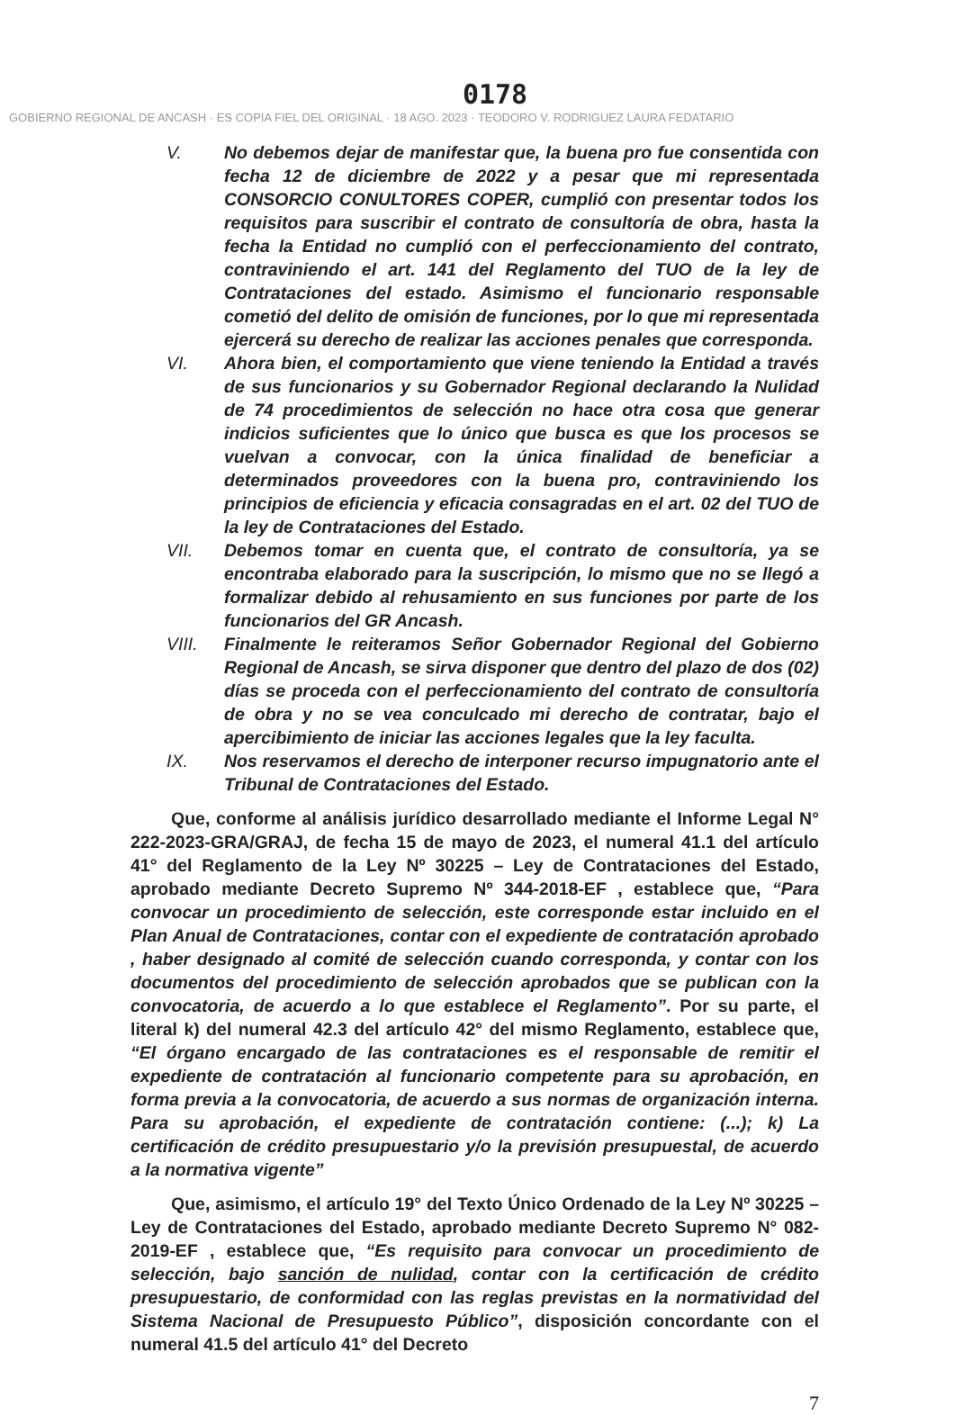0178
GOBIERNO REGIONAL DE ANCASH · ES COPIA FIEL DEL ORIGINAL · 18 AGO. 2023 · TEODORO V. RODRIGUEZ LAURA FEDATARIO
V. No debemos dejar de manifestar que, la buena pro fue consentida con fecha 12 de diciembre de 2022 y a pesar que mi representada CONSORCIO CONULTORES COPER, cumplió con presentar todos los requisitos para suscribir el contrato de consultoría de obra, hasta la fecha la Entidad no cumplió con el perfeccionamiento del contrato, contraviniendo el art. 141 del Reglamento del TUO de la ley de Contrataciones del estado. Asimismo el funcionario responsable cometió del delito de omisión de funciones, por lo que mi representada ejercerá su derecho de realizar las acciones penales que corresponda.
VI. Ahora bien, el comportamiento que viene teniendo la Entidad a través de sus funcionarios y su Gobernador Regional declarando la Nulidad de 74 procedimientos de selección no hace otra cosa que generar indicios suficientes que lo único que busca es que los procesos se vuelvan a convocar, con la única finalidad de beneficiar a determinados proveedores con la buena pro, contraviniendo los principios de eficiencia y eficacia consagradas en el art. 02 del TUO de la ley de Contrataciones del Estado.
VII. Debemos tomar en cuenta que, el contrato de consultoría, ya se encontraba elaborado para la suscripción, lo mismo que no se llegó a formalizar debido al rehusamiento en sus funciones por parte de los funcionarios del GR Ancash.
VIII. Finalmente le reiteramos Señor Gobernador Regional del Gobierno Regional de Ancash, se sirva disponer que dentro del plazo de dos (02) días se proceda con el perfeccionamiento del contrato de consultoría de obra y no se vea conculcado mi derecho de contratar, bajo el apercibimiento de iniciar las acciones legales que la ley faculta.
IX. Nos reservamos el derecho de interponer recurso impugnatorio ante el Tribunal de Contrataciones del Estado.
Que, conforme al análisis jurídico desarrollado mediante el Informe Legal N° 222-2023-GRA/GRAJ, de fecha 15 de mayo de 2023, el numeral 41.1 del artículo 41° del Reglamento de la Ley Nº 30225 – Ley de Contrataciones del Estado, aprobado mediante Decreto Supremo Nº 344-2018-EF , establece que, “Para convocar un procedimiento de selección, este corresponde estar incluido en el Plan Anual de Contrataciones, contar con el expediente de contratación aprobado , haber designado al comité de selección cuando corresponda, y contar con los documentos del procedimiento de selección aprobados que se publican con la convocatoria, de acuerdo a lo que establece el Reglamento”. Por su parte, el literal k) del numeral 42.3 del artículo 42° del mismo Reglamento, establece que, “El órgano encargado de las contrataciones es el responsable de remitir el expediente de contratación al funcionario competente para su aprobación, en forma previa a la convocatoria, de acuerdo a sus normas de organización interna. Para su aprobación, el expediente de contratación contiene: (...); k) La certificación de crédito presupuestario y/o la previsión presupuestal, de acuerdo a la normativa vigente”
Que, asimismo, el artículo 19° del Texto Único Ordenado de la Ley Nº 30225 – Ley de Contrataciones del Estado, aprobado mediante Decreto Supremo N° 082-2019-EF , establece que, “Es requisito para convocar un procedimiento de selección, bajo sanción de nulidad, contar con la certificación de crédito presupuestario, de conformidad con las reglas previstas en la normatividad del Sistema Nacional de Presupuesto Público”, disposición concordante con el numeral 41.5 del artículo 41° del Decreto
7